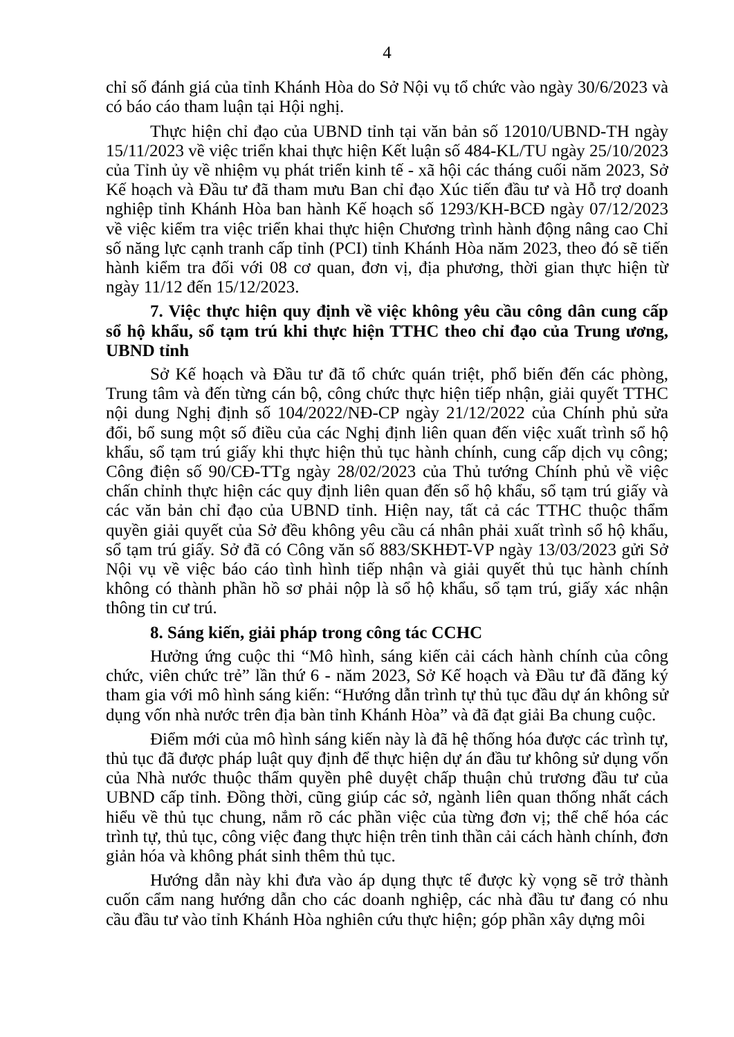4
chỉ số đánh giá của tỉnh Khánh Hòa do Sở Nội vụ tổ chức vào ngày 30/6/2023 và có báo cáo tham luận tại Hội nghị.
Thực hiện chỉ đạo của UBND tỉnh tại văn bản số 12010/UBND-TH ngày 15/11/2023 về việc triển khai thực hiện Kết luận số 484-KL/TU ngày 25/10/2023 của Tỉnh ủy về nhiệm vụ phát triển kinh tế - xã hội các tháng cuối năm 2023, Sở Kế hoạch và Đầu tư đã tham mưu Ban chỉ đạo Xúc tiến đầu tư và Hỗ trợ doanh nghiệp tỉnh Khánh Hòa ban hành Kế hoạch số 1293/KH-BCĐ ngày 07/12/2023 về việc kiểm tra việc triển khai thực hiện Chương trình hành động nâng cao Chỉ số năng lực cạnh tranh cấp tỉnh (PCI) tỉnh Khánh Hòa năm 2023, theo đó sẽ tiến hành kiểm tra đối với 08 cơ quan, đơn vị, địa phương, thời gian thực hiện từ ngày 11/12 đến 15/12/2023.
7. Việc thực hiện quy định về việc không yêu cầu công dân cung cấp sổ hộ khẩu, sổ tạm trú khi thực hiện TTHC theo chỉ đạo của Trung ương, UBND tỉnh
Sở Kế hoạch và Đầu tư đã tổ chức quán triệt, phổ biến đến các phòng, Trung tâm và đến từng cán bộ, công chức thực hiện tiếp nhận, giải quyết TTHC nội dung Nghị định số 104/2022/NĐ-CP ngày 21/12/2022 của Chính phủ sửa đổi, bổ sung một số điều của các Nghị định liên quan đến việc xuất trình sổ hộ khẩu, sổ tạm trú giấy khi thực hiện thủ tục hành chính, cung cấp dịch vụ công; Công điện số 90/CĐ-TTg ngày 28/02/2023 của Thủ tướng Chính phủ về việc chấn chỉnh thực hiện các quy định liên quan đến sổ hộ khẩu, sổ tạm trú giấy và các văn bản chỉ đạo của UBND tỉnh. Hiện nay, tất cả các TTHC thuộc thẩm quyền giải quyết của Sở đều không yêu cầu cá nhân phải xuất trình sổ hộ khẩu, sổ tạm trú giấy. Sở đã có Công văn số 883/SKHĐT-VP ngày 13/03/2023 gửi Sở Nội vụ về việc báo cáo tình hình tiếp nhận và giải quyết thủ tục hành chính không có thành phần hồ sơ phải nộp là sổ hộ khẩu, sổ tạm trú, giấy xác nhận thông tin cư trú.
8. Sáng kiến, giải pháp trong công tác CCHC
Hưởng ứng cuộc thi “Mô hình, sáng kiến cải cách hành chính của công chức, viên chức trẻ” lần thứ 6 - năm 2023, Sở Kế hoạch và Đầu tư đã đăng ký tham gia với mô hình sáng kiến: “Hướng dẫn trình tự thủ tục đầu dự án không sử dụng vốn nhà nước trên địa bàn tỉnh Khánh Hòa” và đã đạt giải Ba chung cuộc.
Điểm mới của mô hình sáng kiến này là đã hệ thống hóa được các trình tự, thủ tục đã được pháp luật quy định để thực hiện dự án đầu tư không sử dụng vốn của Nhà nước thuộc thẩm quyền phê duyệt chấp thuận chủ trương đầu tư của UBND cấp tỉnh. Đồng thời, cũng giúp các sở, ngành liên quan thống nhất cách hiểu về thủ tục chung, nắm rõ các phần việc của từng đơn vị; thể chế hóa các trình tự, thủ tục, công việc đang thực hiện trên tinh thần cải cách hành chính, đơn giản hóa và không phát sinh thêm thủ tục.
Hướng dẫn này khi đưa vào áp dụng thực tế được kỳ vọng sẽ trở thành cuốn cẩm nang hướng dẫn cho các doanh nghiệp, các nhà đầu tư đang có nhu cầu đầu tư vào tỉnh Khánh Hòa nghiên cứu thực hiện; góp phần xây dựng môi